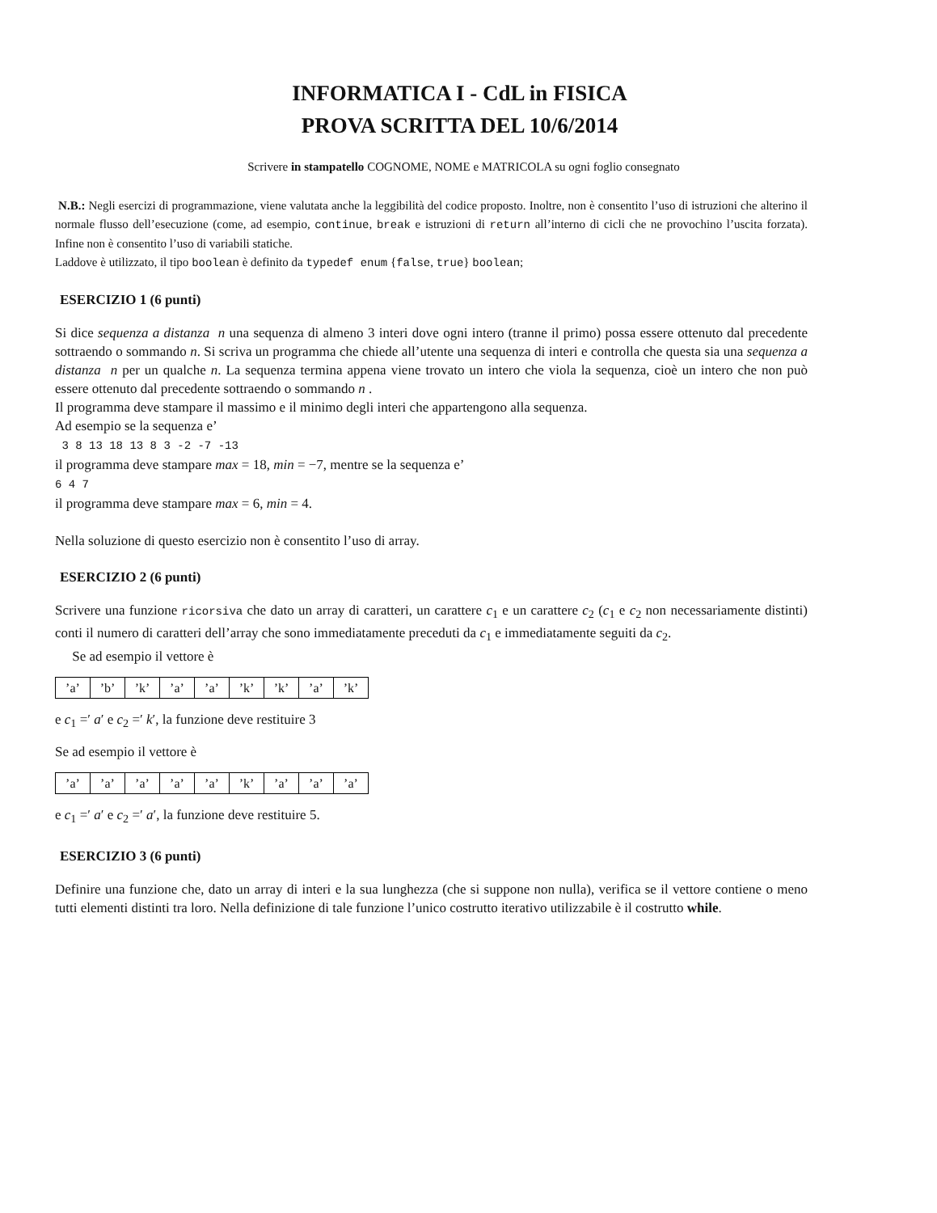INFORMATICA I - CdL in FISICA
PROVA SCRITTA DEL 10/6/2014
Scrivere in stampatello COGNOME, NOME e MATRICOLA su ogni foglio consegnato
N.B.: Negli esercizi di programmazione, viene valutata anche la leggibilità del codice proposto. Inoltre, non è consentito l’uso di istruzioni che alterino il normale flusso dell’esecuzione (come, ad esempio, continue, break e istruzioni di return all’interno di cicli che ne provochino l’uscita forzata). Infine non è consentito l’uso di variabili statiche.
Laddove è utilizzato, il tipo boolean è definito da typedef enum {false, true} boolean;
ESERCIZIO 1 (6 punti)
Si dice sequenza a distanza n una sequenza di almeno 3 interi dove ogni intero (tranne il primo) possa essere ottenuto dal precedente sottraendo o sommando n. Si scriva un programma che chiede all’utente una sequenza di interi e controlla che questa sia una sequenza a distanza n per un qualche n. La sequenza termina appena viene trovato un intero che viola la sequenza, cioè un intero che non può essere ottenuto dal precedente sottraendo o sommando n .
Il programma deve stampare il massimo e il minimo degli interi che appartengono alla sequenza.
Ad esempio se la sequenza e’
3 8 13 18 13 8 3 -2 -7 -13
il programma deve stampare max = 18, min = −7, mentre se la sequenza e’
6 4 7
il programma deve stampare max = 6, min = 4.
Nella soluzione di questo esercizio non è consentito l’uso di array.
ESERCIZIO 2 (6 punti)
Scrivere una funzione ricorsiva che dato un array di caratteri, un carattere c<sub>1</sub> e un carattere c<sub>2</sub> (c<sub>1</sub> e c<sub>2</sub> non necessariamente distinti) conti il numero di caratteri dell’array che sono immediatamente preceduti da c<sub>1</sub> e immediatamente seguiti da c<sub>2</sub>.
Se ad esempio il vettore è
| ’a’ | ’b’ | ’k’ | ’a’ | ’a’ | ’k’ | ’k’ | ’a’ | ’k’ |
e c<sub>1</sub> =′ a′ e c<sub>2</sub> =′ k′, la funzione deve restituire 3
Se ad esempio il vettore è
| ’a’ | ’a’ | ’a’ | ’a’ | ’a’ | ’k’ | ’a’ | ’a’ | ’a’ |
e c<sub>1</sub> =′ a′ e c<sub>2</sub> =′ a′, la funzione deve restituire 5.
ESERCIZIO 3 (6 punti)
Definire una funzione che, dato un array di interi e la sua lunghezza (che si suppone non nulla), verifica se il vettore contiene o meno tutti elementi distinti tra loro. Nella definizione di tale funzione l’unico costrutto iterativo utilizzabile è il costrutto while.